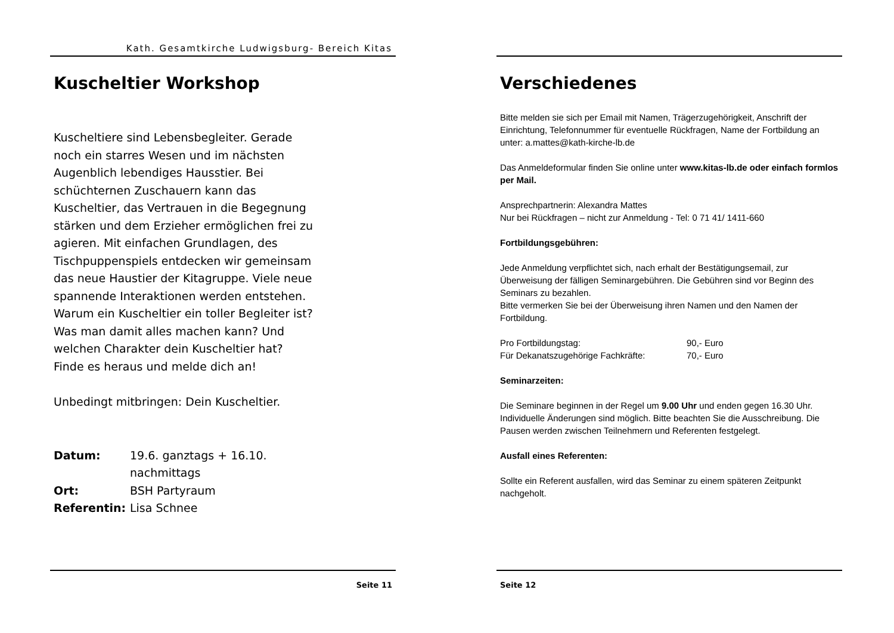Kath. Gesamtkirche Ludwigsburg- Bereich Kitas
Kuscheltier Workshop
Kuscheltiere sind Lebensbegleiter. Gerade noch ein starres Wesen und im nächsten Augenblich lebendiges Hausstier. Bei schüchternen Zuschauern kann das Kuscheltier, das Vertrauen in die Begegnung stärken und dem Erzieher ermöglichen frei zu agieren. Mit einfachen Grundlagen, des Tischpuppenspiels entdecken wir gemeinsam das neue Haustier der Kitagruppe. Viele neue spannende Interaktionen werden entstehen.
Warum ein Kuscheltier ein toller Begleiter ist? Was man damit alles machen kann? Und welchen Charakter dein Kuscheltier hat? Finde es heraus und melde dich an!
Unbedingt mitbringen: Dein Kuscheltier.
| Datum: | 19.6. ganztags + 16.10. nachmittags |
| Ort: | BSH Partyraum |
| Referentin: | Lisa Schnee |
Seite 11
Verschiedenes
Bitte melden sie sich per Email mit Namen, Trägerzugehörigkeit, Anschrift der Einrichtung, Telefonnummer für eventuelle Rückfragen, Name der Fortbildung an unter: a.mattes@kath-kirche-lb.de
Das Anmeldeformular finden Sie online unter www.kitas-lb.de oder einfach formlos per Mail.
Ansprechpartnerin: Alexandra Mattes
Nur bei Rückfragen – nicht zur Anmeldung - Tel: 0 71 41/ 1411-660
Fortbildungsgebühren:
Jede Anmeldung verpflichtet sich, nach erhalt der Bestätigungsemail, zur Überweisung der fälligen Seminargebühren. Die Gebühren sind vor Beginn des Seminars zu bezahlen.
Bitte vermerken Sie bei der Überweisung ihren Namen und den Namen der Fortbildung.
| Pro Fortbildungstag: | 90,- Euro |
| Für Dekanatszugehörige Fachkräfte: | 70,- Euro |
Seminarzeiten:
Die Seminare beginnen in der Regel um 9.00 Uhr und enden gegen 16.30 Uhr. Individuelle Änderungen sind möglich. Bitte beachten Sie die Ausschreibung. Die Pausen werden zwischen Teilnehmern und Referenten festgelegt.
Ausfall eines Referenten:
Sollte ein Referent ausfallen, wird das Seminar zu einem späteren Zeitpunkt nachgeholt.
Seite 12